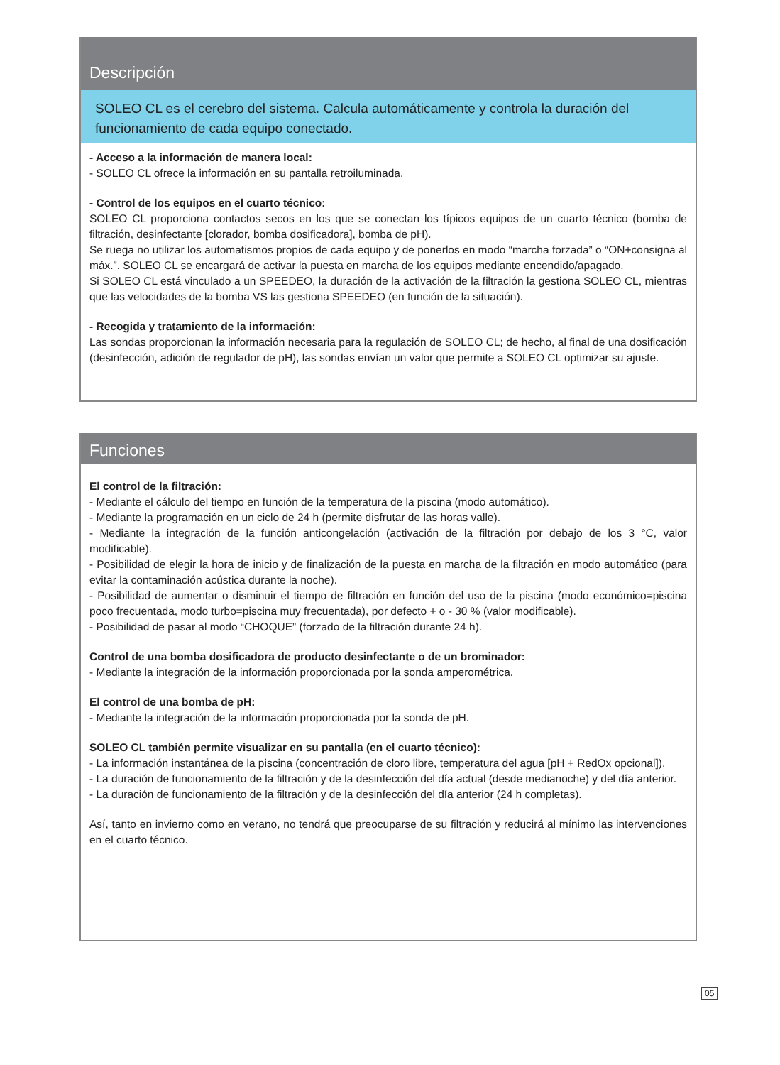Descripción
SOLEO CL es el cerebro del sistema. Calcula automáticamente y controla la duración del funcionamiento de cada equipo conectado.
- Acceso a la información de manera local:
- SOLEO CL ofrece la información en su pantalla retroiluminada.
- Control de los equipos en el cuarto técnico:
SOLEO CL proporciona contactos secos en los que se conectan los típicos equipos de un cuarto técnico (bomba de filtración, desinfectante [clorador, bomba dosificadora], bomba de pH).
Se ruega no utilizar los automatismos propios de cada equipo y de ponerlos en modo “marcha forzada” o “ON+consigna al máx.”. SOLEO CL se encargará de activar la puesta en marcha de los equipos mediante encendido/apagado.
Si SOLEO CL está vinculado a un SPEEDEO, la duración de la activación de la filtración la gestiona SOLEO CL, mientras que las velocidades de la bomba VS las gestiona SPEEDEO (en función de la situación).
- Recogida y tratamiento de la información:
Las sondas proporcionan la información necesaria para la regulación de SOLEO CL; de hecho, al final de una dosificación (desinfección, adición de regulador de pH), las sondas envían un valor que permite a SOLEO CL optimizar su ajuste.
Funciones
El control de la filtración:
- Mediante el cálculo del tiempo en función de la temperatura de la piscina (modo automático).
- Mediante la programación en un ciclo de 24 h (permite disfrutar de las horas valle).
- Mediante la integración de la función anticongelación (activación de la filtración por debajo de los 3 °C, valor modificable).
- Posibilidad de elegir la hora de inicio y de finalización de la puesta en marcha de la filtración en modo automático (para evitar la contaminación acústica durante la noche).
- Posibilidad de aumentar o disminuir el tiempo de filtración en función del uso de la piscina (modo económico=piscina poco frecuentada, modo turbo=piscina muy frecuentada), por defecto + o - 30 % (valor modificable).
- Posibilidad de pasar al modo “CHOQUE” (forzado de la filtración durante 24 h).
Control de una bomba dosificadora de producto desinfectante o de un brominador:
- Mediante la integración de la información proporcionada por la sonda amperométrica.
El control de una bomba de pH:
- Mediante la integración de la información proporcionada por la sonda de pH.
SOLEO CL también permite visualizar en su pantalla (en el cuarto técnico):
- La información instantánea de la piscina (concentración de cloro libre, temperatura del agua [pH + RedOx opcional]).
- La duración de funcionamiento de la filtración y de la desinfección del día actual (desde medianoche) y del día anterior.
- La duración de funcionamiento de la filtración y de la desinfección del día anterior (24 h completas).
Así, tanto en invierno como en verano, no tendrá que preocuparse de su filtración y reducirá al mínimo las intervenciones en el cuarto técnico.
05